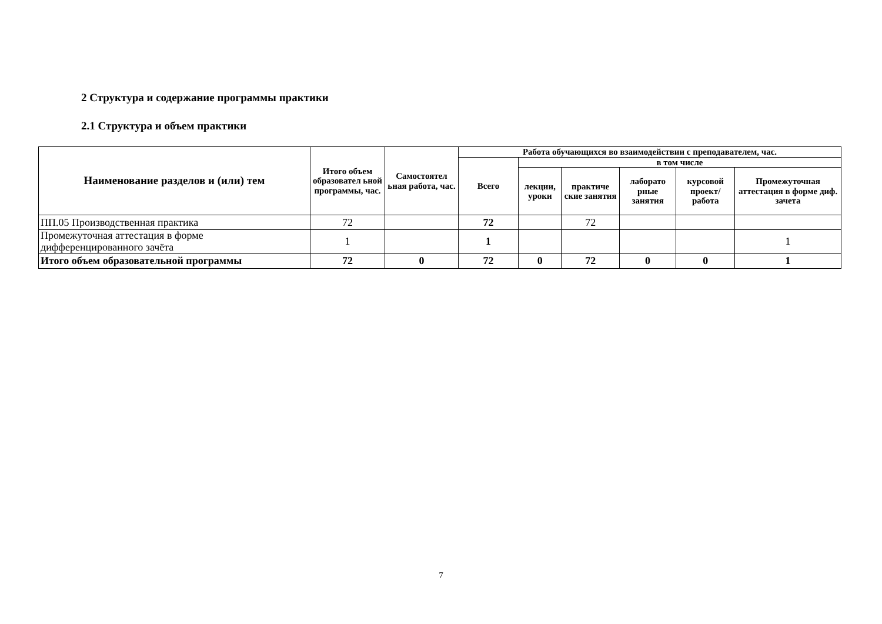2 Структура и содержание программы практики
2.1 Структура и объем практики
| Наименование разделов и (или) тем | Итого объем образовател ьной программы, час. | Самостоятел ьная работа, час. | Работа обучающихся во взаимодействии с преподавателем, час. | | | | | |
| --- | --- | --- | --- | --- | --- | --- | --- | --- |
| | | | Всего | в том числе | | | | |
| | | | | лекции, уроки | практиче ские занятия | лаборато рные занятия | курсовой проект/ работа | Промежуточная аттестация в форме диф. зачета |
| ПП.05 Производственная практика | 72 | | 72 | | 72 | | | |
| Промежуточная аттестация в форме дифференцированного зачёта | 1 | | 1 | | | | | 1 |
| Итого объем образовательной программы | 72 | 0 | 72 | 0 | 72 | 0 | 0 | 1 |
7